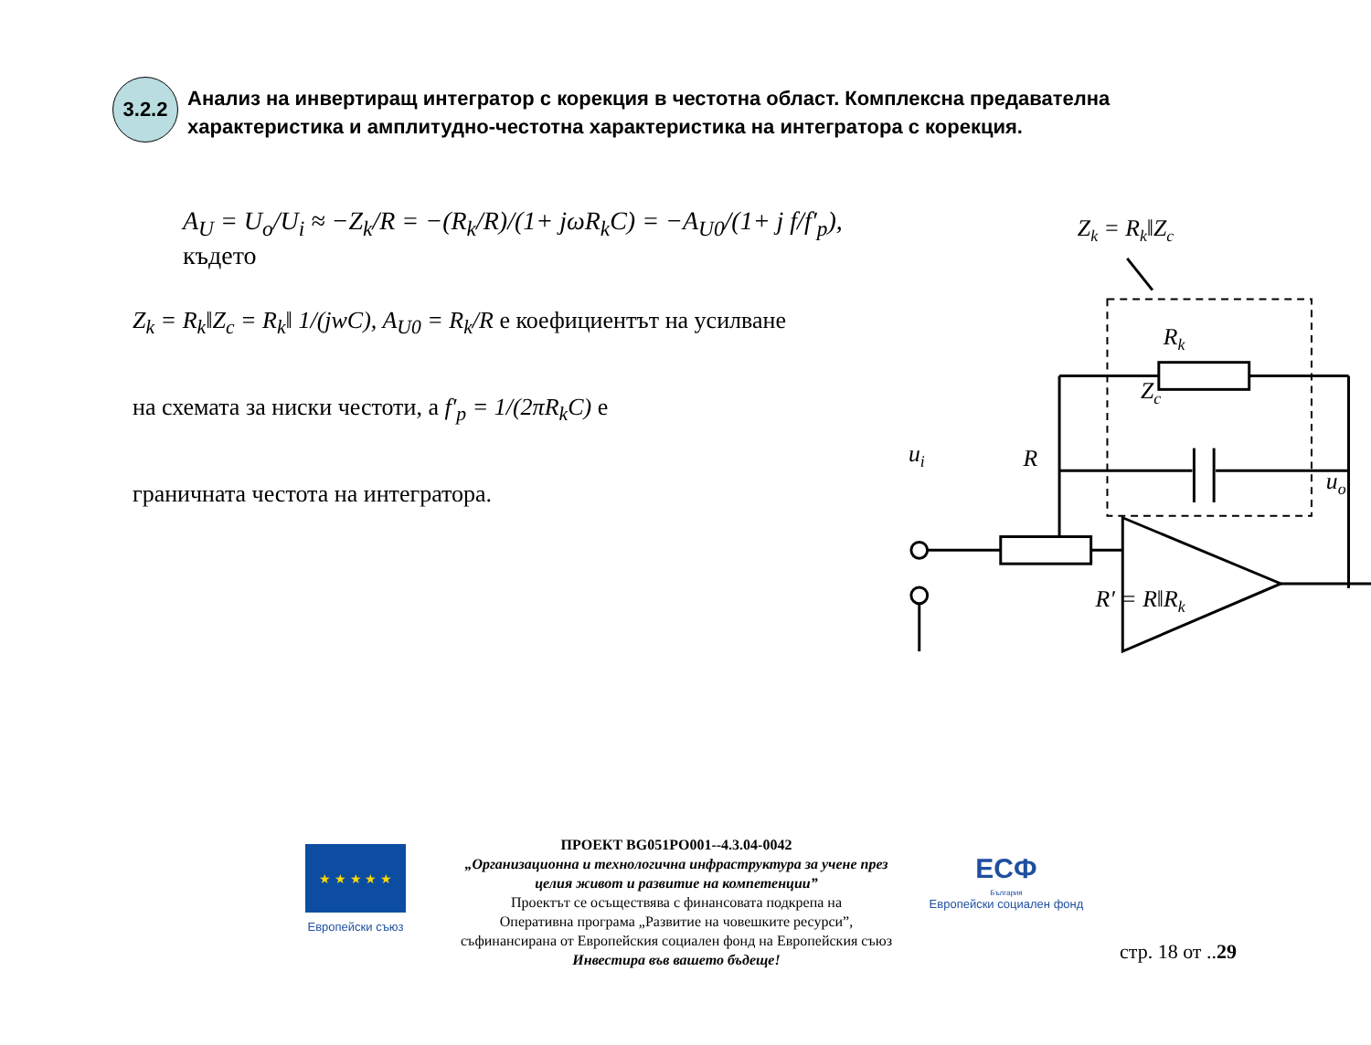3.2.2
Анализ на инвертиращ интегратор с корекция в честотна област. Комплексна предавателна характеристика и амплитудно-честотна характеристика на интегратора с корекция.
A<sub>U</sub> = U<sub>o</sub>/U<sub>i</sub> ≈ −Z<sub>k</sub>/R = −(R<sub>k</sub>/R)/(1+ jωR<sub>k</sub>C) = −A<sub>U0</sub>/(1+ j f/f′<sub>p</sub>), където
Z<sub>k</sub> = R<sub>k</sub>‖Z<sub>c</sub> = R<sub>k</sub>‖ 1/(jwC), A<sub>U0</sub> = R<sub>k</sub>/R е коефициентът на усилване
на схемата за ниски честоти, а f′<sub>p</sub> = 1/(2πR<sub>k</sub>C) е
граничната честота на интегратора.
Zk = Rk‖Zc
Rk
Zc
ui
R
uo
R′ = R‖Rk
★ ★ ★ ★ ★
Европейски съюз
ПРОЕКТ BG051PO001--4.3.04-0042
„Организационна и технологична инфраструктура за учене през
целия живот и развитие на компетенции”
Проектът се осъществява с финансовата подкрепа на
Оперативна програма „Развитие на човешките ресурси”,
съфинансирана от Европейския социален фонд на Европейския съюз
Инвестира във вашето бъдеще!
ЕСФ
България
Европейски социален фонд
стр. 18 от ..29